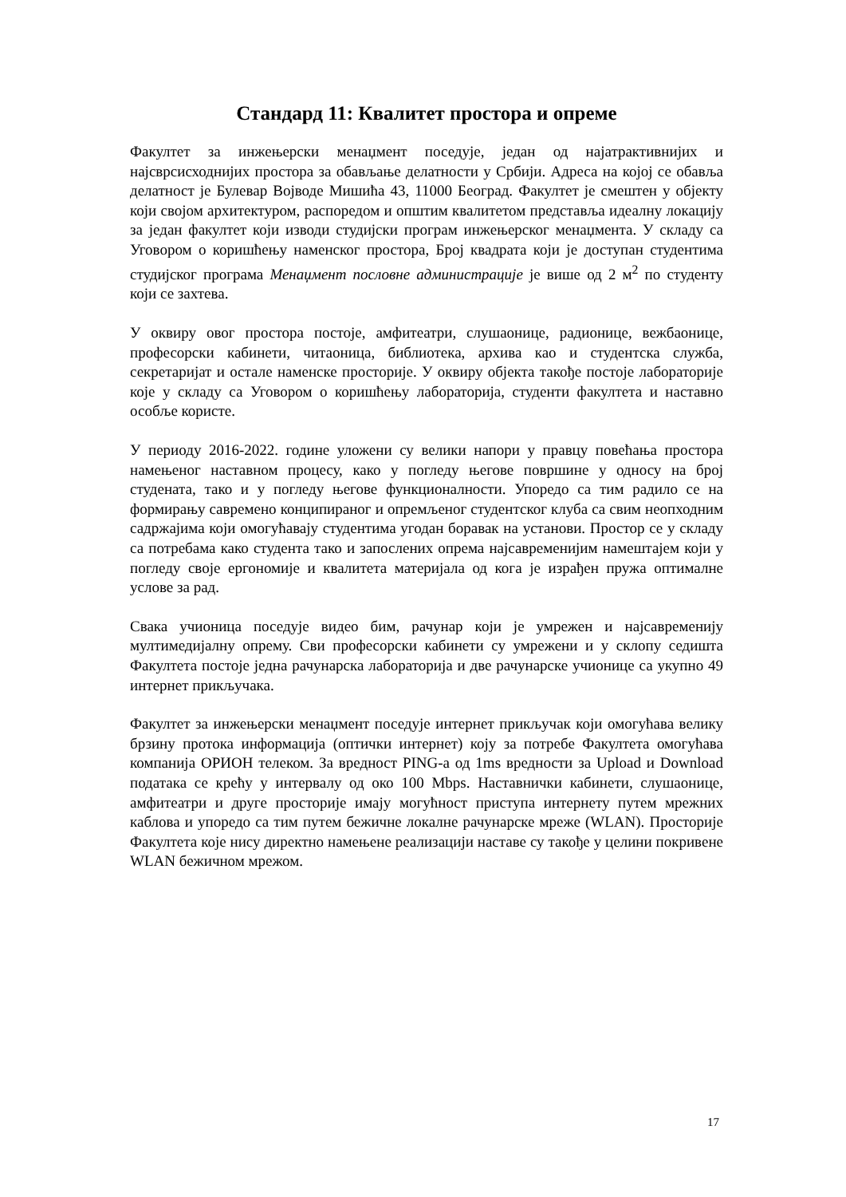Стандард 11: Квалитет простора и опреме
Факултет за инжењерски менаџмент поседује, један од најатрактивнијих и најсврсисходнијих простора за обављање делатности у Србији. Адреса на којој се обавља делатност је Булевар Војводе Мишића 43, 11000 Београд. Факултет је смештен у објекту који својом архитектуром, распоредом и општим квалитетом представља идеалну локацију за један факултет који изводи студијски програм инжењерског менаџмента. У складу са Уговором о коришћењу наменског простора, Број квадрата који је доступан студентима студијског програма Менаџмент пословне администрације је више од 2 м<sup>2</sup> по студенту који се захтева.
У оквиру овог простора постоје, амфитеатри, слушаонице, радионице, вежбаонице, професорски кабинети, читаоница, библиотека, архива као и студентска служба, секретаријат и остале наменске просторије. У оквиру објекта такође постоје лабораторије које у складу са Уговором о коришћењу лабораторија, студенти факултета и наставно особље користе.
У периоду 2016-2022. године уложени су велики напори у правцу повећања простора намењеног наставном процесу, како у погледу његове површине у односу на број студената, тако и у погледу његове функционалности. Упоредо са тим радило се на формирању савремено конципираног и опремљеног студентског клуба са свим неопходним садржајима који омогућавају студентима угодан боравак на установи. Простор се у складу са потребама како студента тако и запослених опрема најсавременијим намештајем који у погледу своје ергономије и квалитета материјала од кога је израђен пружа оптималне услове за рад.
Свака учионица поседује видео бим, рачунар који је умрежен и најсавременију мултимедијалну опрему. Сви професорски кабинети су умрежени и у склопу седишта Факултета постоје једна рачунарска лабораторија и две рачунарске учионице са укупно 49 интернет прикључака.
Факултет за инжењерски менаџмент поседује интернет прикључак који омогућава велику брзину протока информација (оптички интернет) коју за потребе Факултета омогућава компанија ОРИОН телеком. За вредност PING-a од 1ms вредности за Upload и Download података се крећу у интервалу од око 100 Mbps. Наставнички кабинети, слушаонице, амфитеатри и друге просторије имају могућност приступа интернету путем мрежних каблова и упоредо са тим путем бежичне локалне рачунарске мреже (WLAN). Просторије Факултета које нису директно намењене реализацији наставе су такође у целини покривене WLAN бежичном мрежом.
17